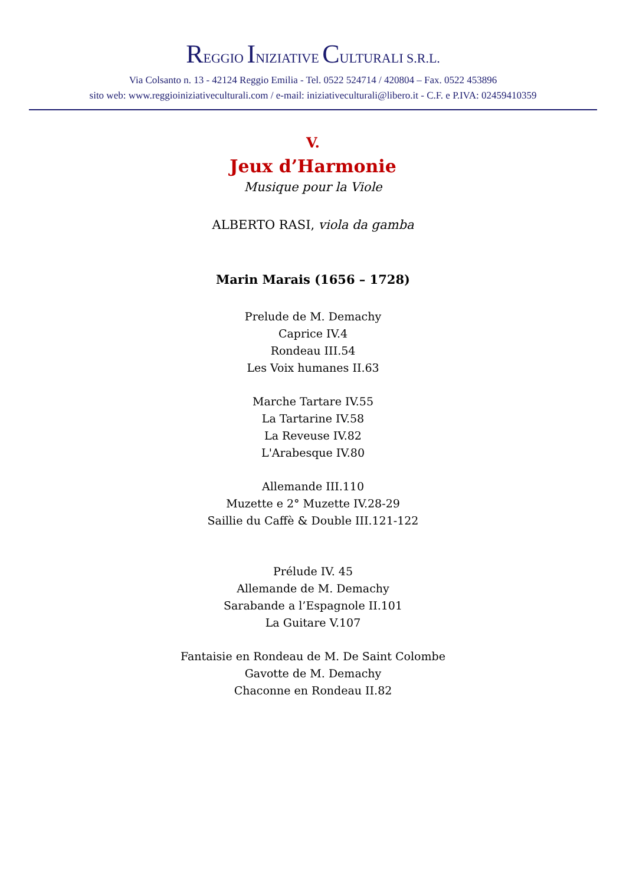REGGIO INIZIATIVE CULTURALI S.R.L.
Via Colsanto n. 13 - 42124 Reggio Emilia - Tel. 0522 524714 / 420804 – Fax. 0522 453896
sito web: www.reggioiniziativeculturali.com / e-mail: iniziativeculturali@libero.it - C.F. e P.IVA: 02459410359
V.
Jeux d’Harmonie
Musique pour la Viole
ALBERTO RASI, viola da gamba
Marin Marais (1656 – 1728)
Prelude de M. Demachy
Caprice IV.4
Rondeau III.54
Les Voix humanes II.63
Marche Tartare IV.55
La Tartarine IV.58
La Reveuse IV.82
L'Arabesque IV.80
Allemande III.110
Muzette e 2° Muzette IV.28-29
Saillie du Caffè & Double III.121-122
Prélude IV. 45
Allemande de M. Demachy
Sarabande a l’Espagnole II.101
La Guitare V.107
Fantaisie en Rondeau de M. De Saint Colombe
Gavotte de M. Demachy
Chaconne en Rondeau II.82